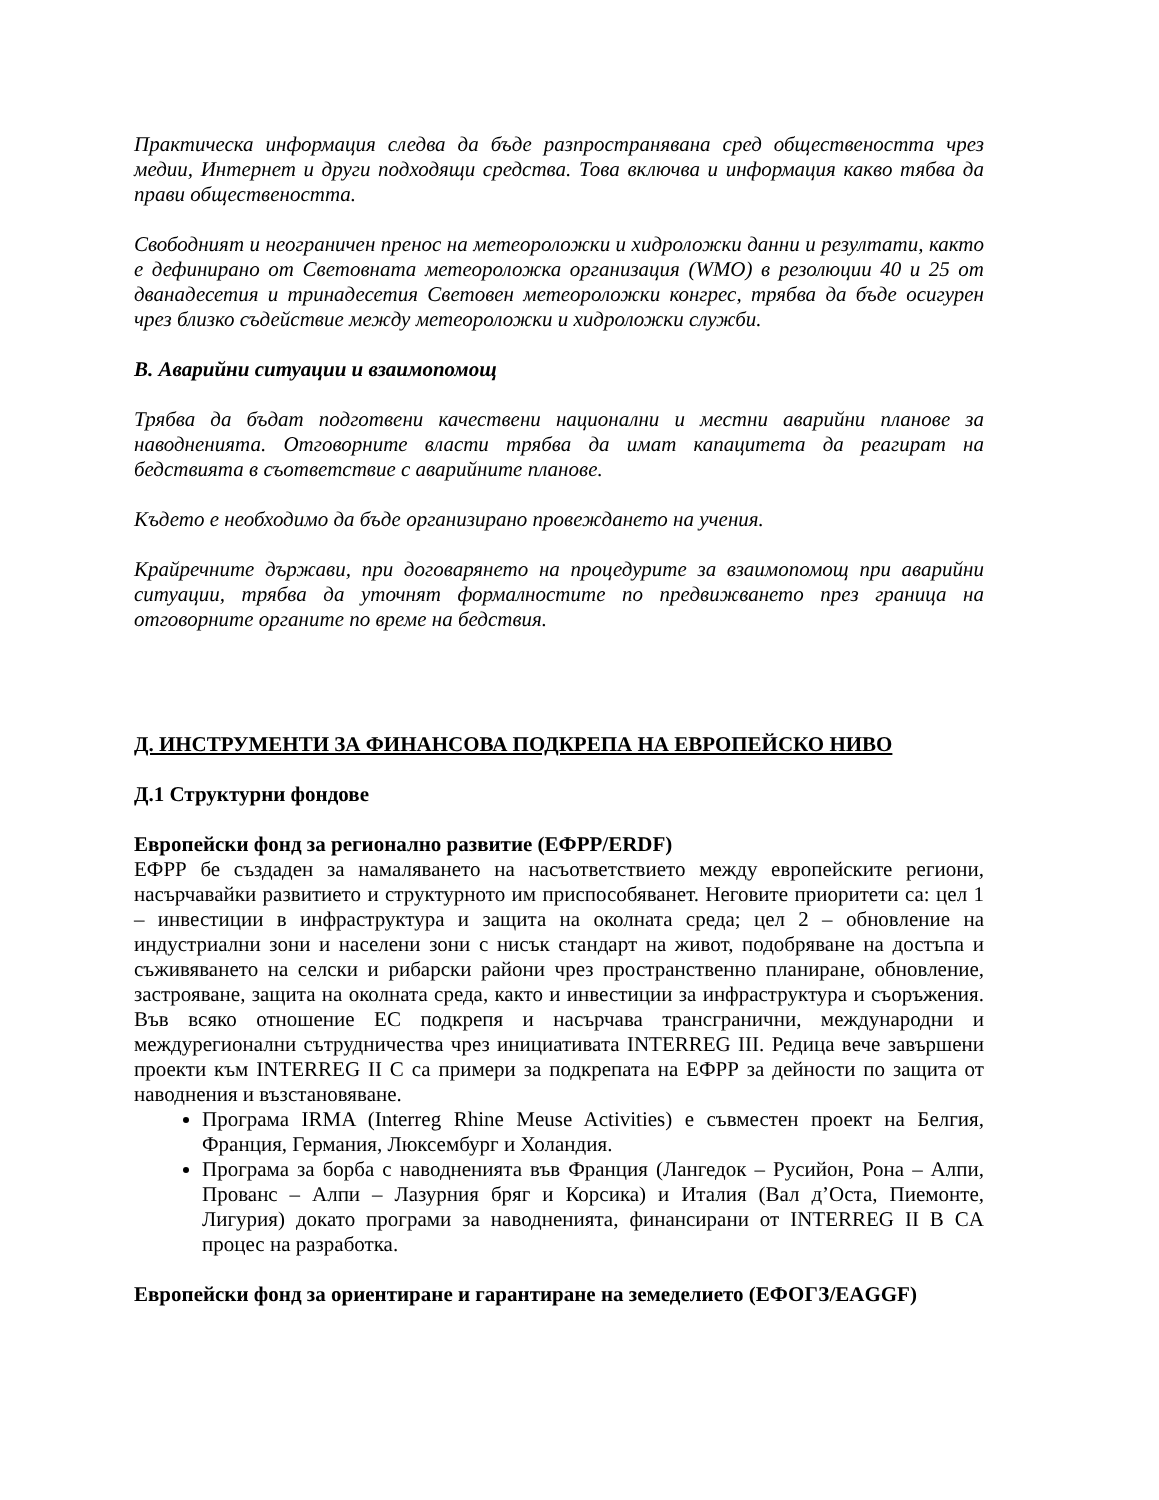Практическа информация следва да бъде разпространявана сред обществеността чрез медии, Интернет и други подходящи средства. Това включва и информация какво тябва да прави обществеността.
Свободният и неограничен пренос на метеороложки и хидроложки данни и резултати, както е дефинирано от Световната метеороложка организация (WMO) в резолюции 40 и 25 от дванадесетия и тринадесетия Световен метеороложки конгрес, трябва да бъде осигурен чрез близко съдействие между метеороложки и хидроложки служби.
В. Аварийни ситуации и взаимопомощ
Трябва да бъдат подготвени качествени национални и местни аварийни планове за наводненията. Отговорните власти трябва да имат капацитета да реагират на бедствията в съответствие с аварийните планове.
Където е необходимо да бъде организирано провеждането на учения.
Крайречните държави, при договарянето на процедурите за взаимопомощ при аварийни ситуации, трябва да уточнят формалностите по предвижването през граница на отговорните органите по време на бедствия.
Д. ИНСТРУМЕНТИ ЗА ФИНАНСОВА ПОДКРЕПА НА ЕВРОПЕЙСКО НИВО
Д.1 Структурни фондове
Европейски фонд за регионално развитие (ЕФРР/ERDF)
ЕФРР бе създаден за намаляването на насъответствието между европейските региони, насърчавайки развитието и структурното им приспособяванет. Неговите приоритети са: цел 1 – инвестиции в инфраструктура и защита на околната среда; цел 2 – обновление на индустриални зони и населени зони с нисък стандарт на живот, подобряване на достъпа и съживяването на селски и рибарски райони чрез пространственно планиране, обновление, застрояване, защита на околната среда, както и инвестиции за инфраструктура и съоръжения. Във всяко отношение ЕС подкрепя и насърчава трансгранични, международни и междурегионални сътрудничества чрез инициативата INTERREG III. Редица вече завършени проекти към INTERREG II C са примери за подкрепата на ЕФРР за дейности по защита от наводнения и възстановяване.
Програма IRMA (Interreg Rhine Meuse Activities) е съвместен проект на Белгия, Франция, Германия, Люксембург и Холандия.
Програма за борба с наводненията във Франция (Лангедок – Русийон, Рона – Алпи, Прованс – Алпи – Лазурния бряг и Корсика) и Италия (Вал д’Оста, Пиемонте, Лигурия) докато програми за наводненията, финансирани от INTERREG II B CA процес на разработка.
Европейски фонд за ориентиране и гарантиране на земеделието (ЕФОГЗ/EAGGF)